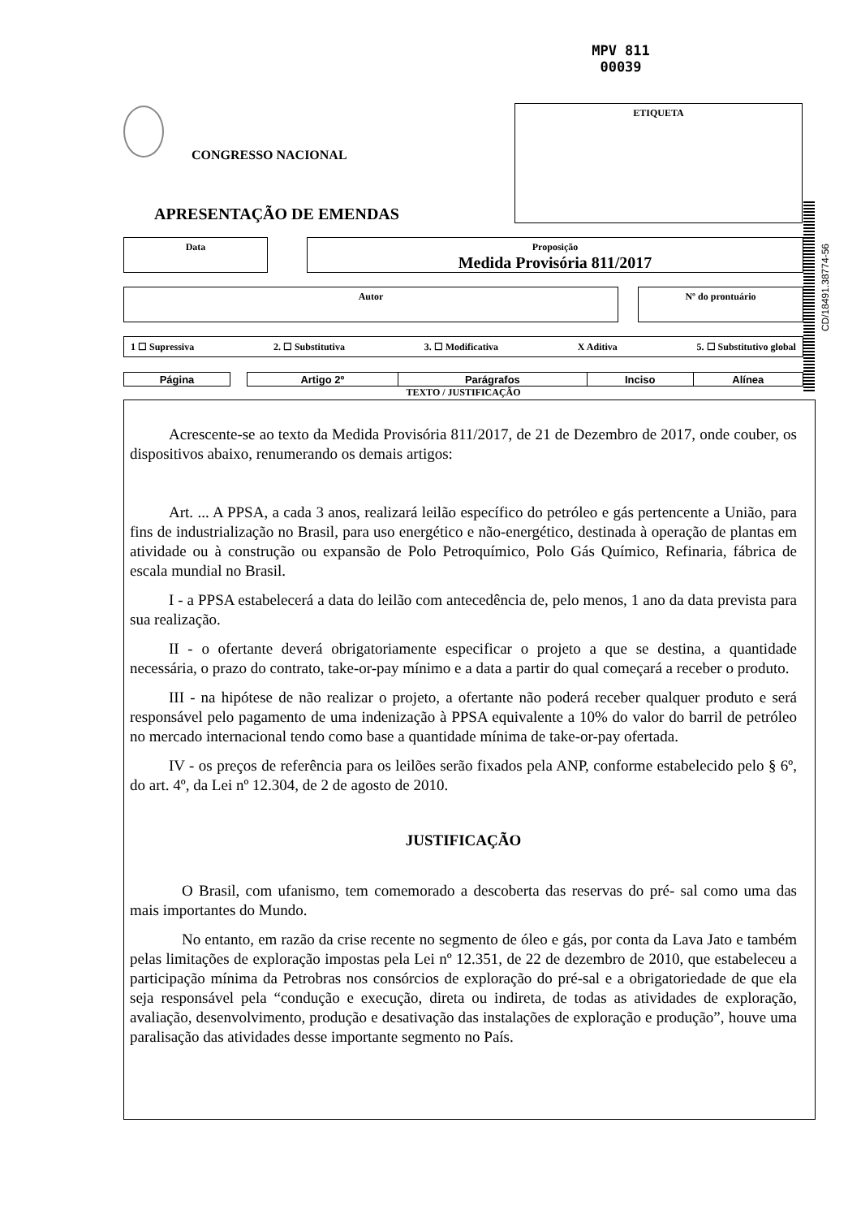MPV 811
00039
CONGRESSO NACIONAL
ETIQUETA
APRESENTAÇÃO DE EMENDAS
CD/18491.38774-56
Data
Proposição
Medida Provisória 811/2017
Autor Nº do prontuário
1 ☐ Supressiva 2. ☐ Substitutiva 3. ☐ Modificativa X Aditiva 5. ☐ Substitutivo global
| Página | | Artigo 2º | Parágrafos | Inciso | Alínea |
TEXTO / JUSTIFICAÇÃO
Acrescente-se ao texto da Medida Provisória 811/2017, de 21 de Dezembro de 2017, onde couber, os dispositivos abaixo, renumerando os demais artigos:
Art. ... A PPSA, a cada 3 anos, realizará leilão específico do petróleo e gás pertencente a União, para fins de industrialização no Brasil, para uso energético e não-energético, destinada à operação de plantas em atividade ou à construção ou expansão de Polo Petroquímico, Polo Gás Químico, Refinaria, fábrica de escala mundial no Brasil.
I - a PPSA estabelecerá a data do leilão com antecedência de, pelo menos, 1 ano da data prevista para sua realização.
II - o ofertante deverá obrigatoriamente especificar o projeto a que se destina, a quantidade necessária, o prazo do contrato, take-or-pay mínimo e a data a partir do qual começará a receber o produto.
III - na hipótese de não realizar o projeto, a ofertante não poderá receber qualquer produto e será responsável pelo pagamento de uma indenização à PPSA equivalente a 10% do valor do barril de petróleo no mercado internacional tendo como base a quantidade mínima de take-or-pay ofertada.
IV - os preços de referência para os leilões serão fixados pela ANP, conforme estabelecido pelo § 6º, do art. 4º, da Lei nº 12.304, de 2 de agosto de 2010.
JUSTIFICAÇÃO
O Brasil, com ufanismo, tem comemorado a descoberta das reservas do pré- sal como uma das mais importantes do Mundo.
No entanto, em razão da crise recente no segmento de óleo e gás, por conta da Lava Jato e também pelas limitações de exploração impostas pela Lei nº 12.351, de 22 de dezembro de 2010, que estabeleceu a participação mínima da Petrobras nos consórcios de exploração do pré-sal e a obrigatoriedade de que ela seja responsável pela “condução e execução, direta ou indireta, de todas as atividades de exploração, avaliação, desenvolvimento, produção e desativação das instalações de exploração e produção”, houve uma paralisação das atividades desse importante segmento no País.